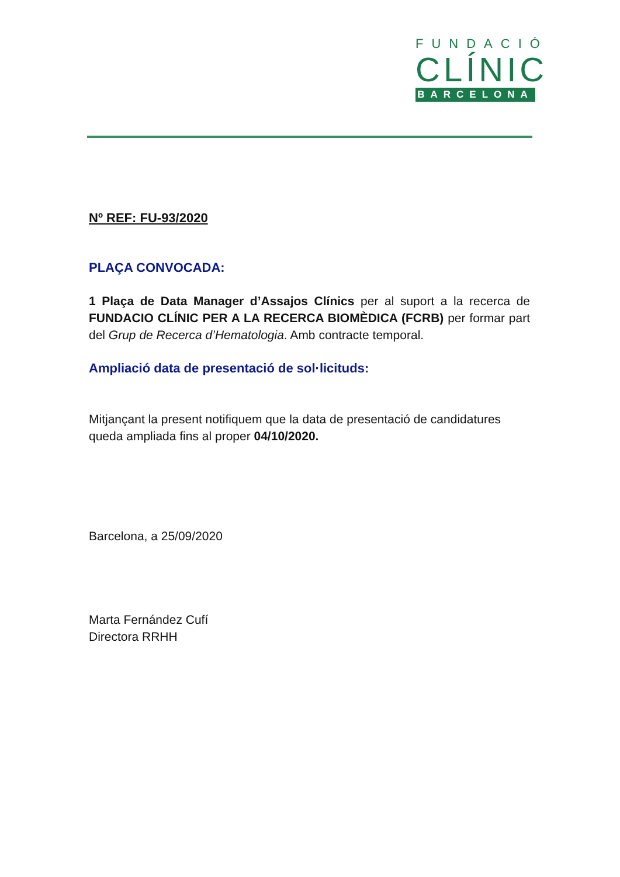FUNDACIÓ
CLÍNIC
BARCELONA
Nº REF: FU-93/2020
PLAÇA CONVOCADA:
1 Plaça de Data Manager d’Assajos Clínics per al suport a la recerca de FUNDACIO CLÍNIC PER A LA RECERCA BIOMÈDICA (FCRB) per formar part del Grup de Recerca d’Hematologia. Amb contracte temporal.
Ampliació data de presentació de sol·licituds:
Mitjançant la present notifiquem que la data de presentació de candidatures queda ampliada fins al proper 04/10/2020.
Barcelona, a 25/09/2020
Marta Fernández Cufí
Directora RRHH